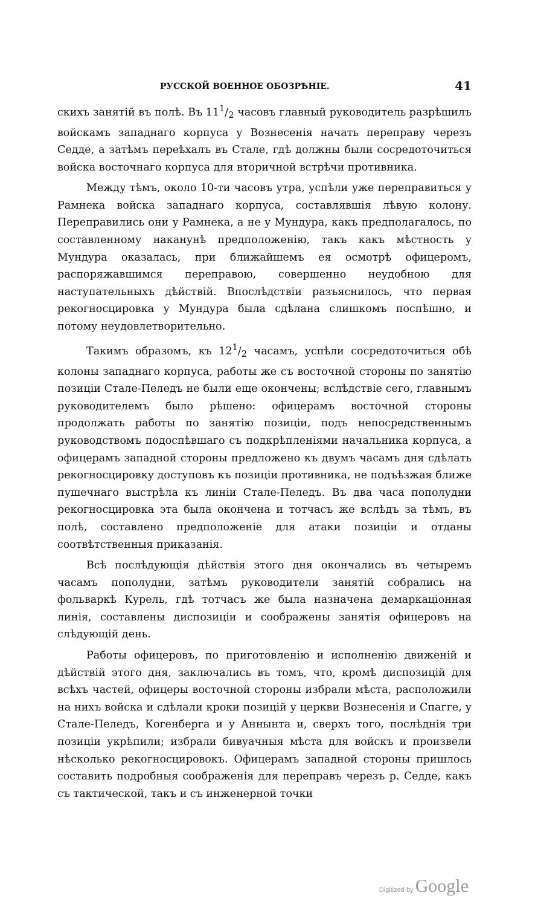РУССКОЙ ВОЕННОЕ ОБОЗРѢНІЕ. 41
скихъ занятій въ полѣ. Въ 111/2 часовъ главный руководитель разрѣшилъ войскамъ западнаго корпуса у Вознесенія начать переправу черезъ Седде, а затѣмъ переѣхалъ въ Стале, гдѣ должны были сосредоточиться войска восточнаго корпуса для вторичной встрѣчи противника.
Между тѣмъ, около 10-ти часовъ утра, успѣли уже переправиться у Рамнека войска западнаго корпуса, составлявшія лѣвую колону. Переправились они у Рамнека, а не у Мундура, какъ предполагалось, по составленному наканунѣ предположенію, такъ какъ мѣстность у Мундура оказалась, при ближайшемъ ея осмотрѣ офицеромъ, распоряжавшимся переправою, совершенно неудобною для наступательныхъ дѣйствій. Впослѣдствіи разъяснилось, что первая рекогносцировка у Мундура была сдѣлана слишкомъ поспѣшно, и потому неудовлетворительно.
Такимъ образомъ, къ 121/2 часамъ, успѣли сосредоточиться обѣ колоны западнаго корпуса, работы же съ восточной стороны по занятію позиціи Стале-Пеледъ не были еще окончены; вслѣдствіе сего, главнымъ руководителемъ было рѣшено: офицерамъ восточной стороны продолжать работы по занятію позиціи, подъ непосредственнымъ руководствомъ подоспѣвшаго съ подкрѣпленіями начальника корпуса, а офицерамъ западной стороны предложено къ двумъ часамъ дня сдѣлать рекогносцировку доступовъ къ позиціи противника, не подъѣзжая ближе пушечнаго выстрѣла къ линіи Стале-Пеледъ. Въ два часа пополудни рекогносцировка эта была окончена и тотчасъ же вслѣдъ за тѣмъ, въ полѣ, составлено предположеніе для атаки позиціи и отданы соотвѣтственныя приказанія.
Всѣ послѣдующія дѣйствія этого дня окончались въ четыремъ часамъ пополудни, затѣмъ руководители занятій собрались на фольваркѣ Курель, гдѣ тотчасъ же была назначена демаркаціонная линія, составлены диспозиціи и соображены занятія офицеровъ на слѣдующій день.
Работы офицеровъ, по приготовленію и исполненію движеній и дѣйствій этого дня, заключались въ томъ, что, кромѣ диспозицій для всѣхъ частей, офицеры восточной стороны избрали мѣста, расположили на нихъ войска и сдѣлали кроки позицій у церкви Вознесенія и Спагге, у Стале-Пеледъ, Когенберга и у Аннынта и, сверхъ того, послѣднія три позиціи укрѣпили; избрали бивуачныя мѣста для войскъ и произвели нѣсколько рекогносцировокъ. Офицерамъ западной стороны пришлось составить подробныя соображенія для переправъ черезъ р. Седде, какъ съ тактической, такъ и съ инженерной точки
Digitized by Google